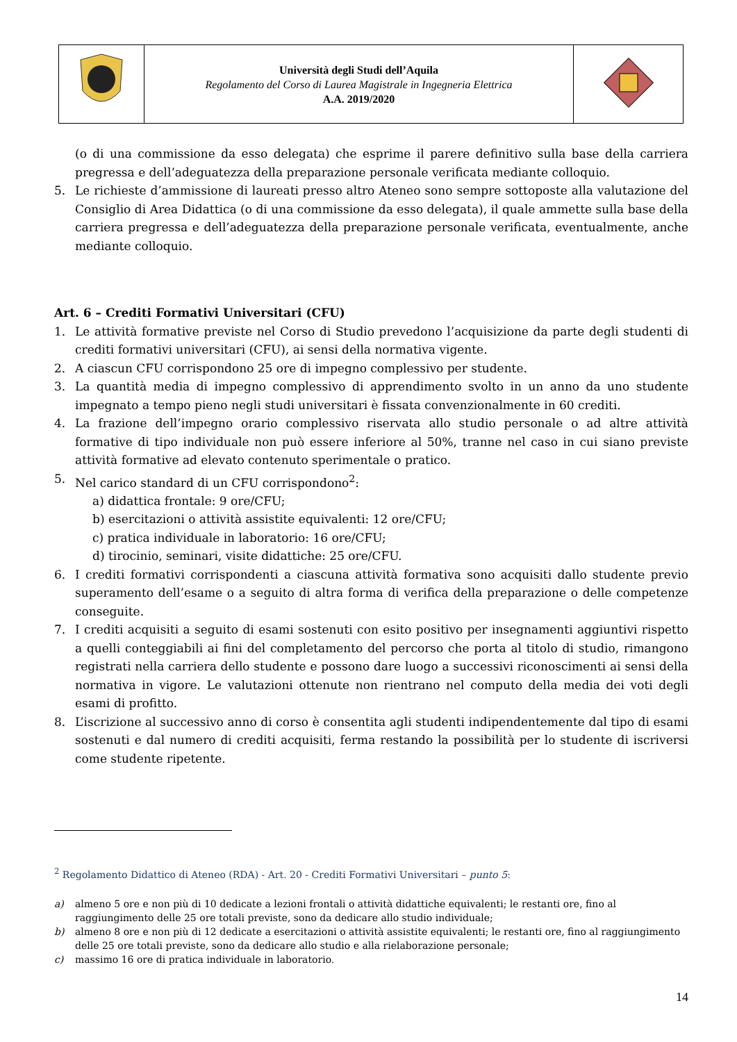| | Università degli Studi dell’Aquila Regolamento del Corso di Laurea Magistrale in Ingegneria Elettrica A.A. 2019/2020 | |
(o di una commissione da esso delegata) che esprime il parere definitivo sulla base della carriera pregressa e dell’adeguatezza della preparazione personale verificata mediante colloquio.
5. Le richieste d’ammissione di laureati presso altro Ateneo sono sempre sottoposte alla valutazione del Consiglio di Area Didattica (o di una commissione da esso delegata), il quale ammette sulla base della carriera pregressa e dell’adeguatezza della preparazione personale verificata, eventualmente, anche mediante colloquio.
Art. 6 – Crediti Formativi Universitari (CFU)
1. Le attività formative previste nel Corso di Studio prevedono l’acquisizione da parte degli studenti di crediti formativi universitari (CFU), ai sensi della normativa vigente.
2. A ciascun CFU corrispondono 25 ore di impegno complessivo per studente.
3. La quantità media di impegno complessivo di apprendimento svolto in un anno da uno studente impegnato a tempo pieno negli studi universitari è fissata convenzionalmente in 60 crediti.
4. La frazione dell’impegno orario complessivo riservata allo studio personale o ad altre attività formative di tipo individuale non può essere inferiore al 50%, tranne nel caso in cui siano previste attività formative ad elevato contenuto sperimentale o pratico.
5. Nel carico standard di un CFU corrispondono<sup>2</sup>:
a) didattica frontale: 9 ore/CFU;
b) esercitazioni o attività assistite equivalenti: 12 ore/CFU;
c) pratica individuale in laboratorio: 16 ore/CFU;
d) tirocinio, seminari, visite didattiche: 25 ore/CFU.
6. I crediti formativi corrispondenti a ciascuna attività formativa sono acquisiti dallo studente previo superamento dell’esame o a seguito di altra forma di verifica della preparazione o delle competenze conseguite.
7. I crediti acquisiti a seguito di esami sostenuti con esito positivo per insegnamenti aggiuntivi rispetto a quelli conteggiabili ai fini del completamento del percorso che porta al titolo di studio, rimangono registrati nella carriera dello studente e possono dare luogo a successivi riconoscimenti ai sensi della normativa in vigore. Le valutazioni ottenute non rientrano nel computo della media dei voti degli esami di profitto.
8. L’iscrizione al successivo anno di corso è consentita agli studenti indipendentemente dal tipo di esami sostenuti e dal numero di crediti acquisiti, ferma restando la possibilità per lo studente di iscriversi come studente ripetente.
<sup>2</sup> Regolamento Didattico di Ateneo (RDA) - Art. 20 - Crediti Formativi Universitari – punto 5:
a) almeno 5 ore e non più di 10 dedicate a lezioni frontali o attività didattiche equivalenti; le restanti ore, fino al raggiungimento delle 25 ore totali previste, sono da dedicare allo studio individuale;
b) almeno 8 ore e non più di 12 dedicate a esercitazioni o attività assistite equivalenti; le restanti ore, fino al raggiungimento delle 25 ore totali previste, sono da dedicare allo studio e alla rielaborazione personale;
c) massimo 16 ore di pratica individuale in laboratorio.
14